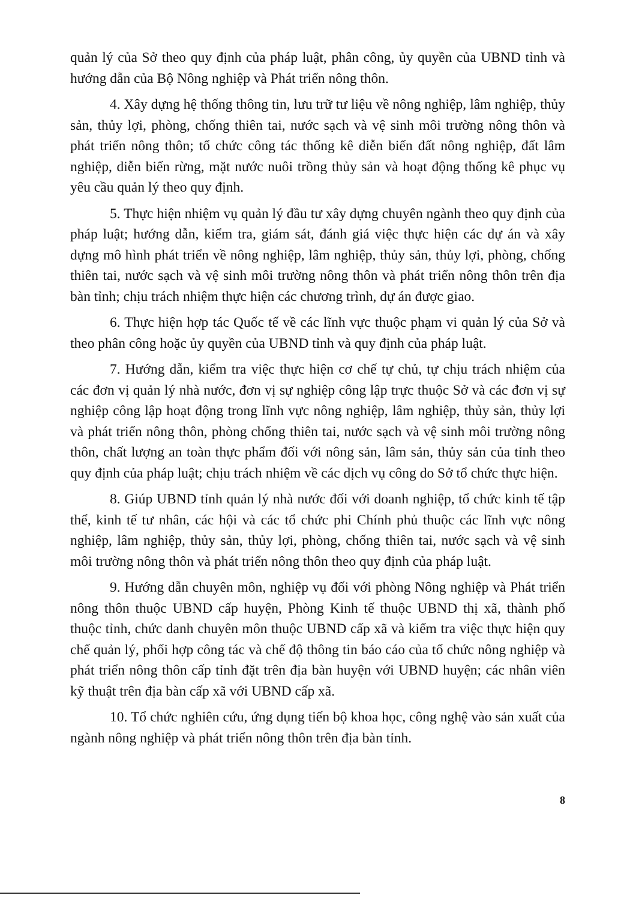quản lý của Sở theo quy định của pháp luật, phân công, ủy quyền của UBND tỉnh và hướng dẫn của Bộ Nông nghiệp và Phát triển nông thôn.
4. Xây dựng hệ thống thông tin, lưu trữ tư liệu về nông nghiệp, lâm nghiệp, thủy sản, thủy lợi, phòng, chống thiên tai, nước sạch và vệ sinh môi trường nông thôn và phát triển nông thôn; tổ chức công tác thống kê diễn biến đất nông nghiệp, đất lâm nghiệp, diễn biến rừng, mặt nước nuôi trồng thủy sản và hoạt động thống kê phục vụ yêu cầu quản lý theo quy định.
5. Thực hiện nhiệm vụ quản lý đầu tư xây dựng chuyên ngành theo quy định của pháp luật; hướng dẫn, kiểm tra, giám sát, đánh giá việc thực hiện các dự án và xây dựng mô hình phát triển về nông nghiệp, lâm nghiệp, thủy sản, thủy lợi, phòng, chống thiên tai, nước sạch và vệ sinh môi trường nông thôn và phát triển nông thôn trên địa bàn tỉnh; chịu trách nhiệm thực hiện các chương trình, dự án được giao.
6. Thực hiện hợp tác Quốc tế về các lĩnh vực thuộc phạm vi quản lý của Sở và theo phân công hoặc ủy quyền của UBND tỉnh và quy định của pháp luật.
7. Hướng dẫn, kiểm tra việc thực hiện cơ chế tự chủ, tự chịu trách nhiệm của các đơn vị quản lý nhà nước, đơn vị sự nghiệp công lập trực thuộc Sở và các đơn vị sự nghiệp công lập hoạt động trong lĩnh vực nông nghiệp, lâm nghiệp, thủy sản, thủy lợi và phát triển nông thôn, phòng chống thiên tai, nước sạch và vệ sinh môi trường nông thôn, chất lượng an toàn thực phẩm đối với nông sản, lâm sản, thủy sản của tỉnh theo quy định của pháp luật; chịu trách nhiệm về các dịch vụ công do Sở tổ chức thực hiện.
8. Giúp UBND tỉnh quản lý nhà nước đối với doanh nghiệp, tổ chức kinh tế tập thể, kinh tế tư nhân, các hội và các tổ chức phi Chính phủ thuộc các lĩnh vực nông nghiệp, lâm nghiệp, thủy sản, thủy lợi, phòng, chống thiên tai, nước sạch và vệ sinh môi trường nông thôn và phát triển nông thôn theo quy định của pháp luật.
9. Hướng dẫn chuyên môn, nghiệp vụ đối với phòng Nông nghiệp và Phát triển nông thôn thuộc UBND cấp huyện, Phòng Kinh tế thuộc UBND thị xã, thành phố thuộc tỉnh, chức danh chuyên môn thuộc UBND cấp xã và kiểm tra việc thực hiện quy chế quản lý, phối hợp công tác và chế độ thông tin báo cáo của tổ chức nông nghiệp và phát triển nông thôn cấp tỉnh đặt trên địa bàn huyện với UBND huyện; các nhân viên kỹ thuật trên địa bàn cấp xã với UBND cấp xã.
10. Tổ chức nghiên cứu, ứng dụng tiến bộ khoa học, công nghệ vào sản xuất của ngành nông nghiệp và phát triển nông thôn trên địa bàn tỉnh.
8